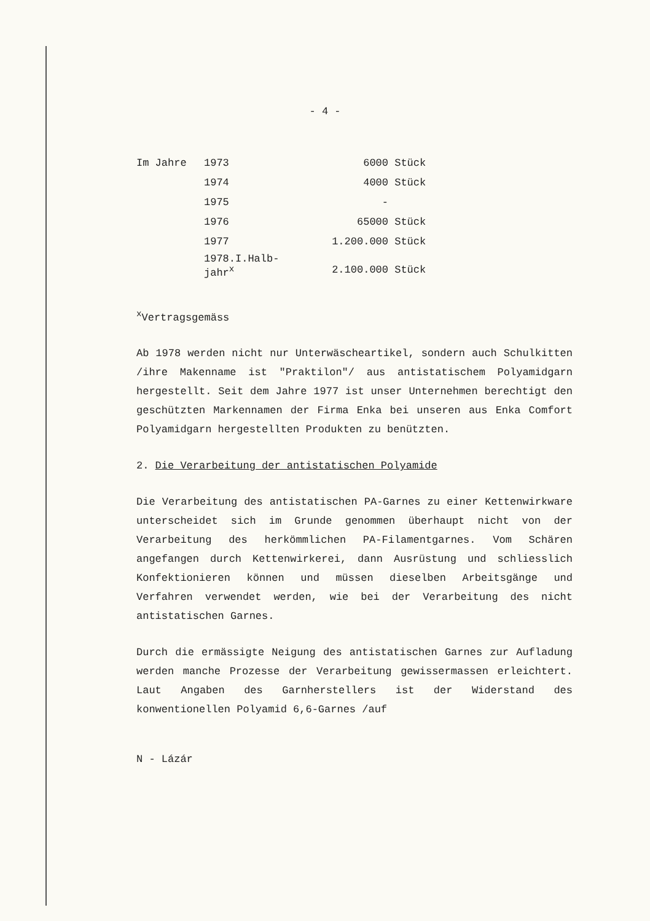- 4 -
| Im Jahre | 1973 | 6000 | Stück |
| | 1974 | 4000 | Stück |
| | 1975 | - | |
| | 1976 | 65000 | Stück |
| | 1977 | 1.200.000 | Stück |
| | 1978.I.Halb- jahr<sup>x</sup> | 2.100.000 | Stück |
<sup>x</sup> Vertragsgemäss
Ab 1978 werden nicht nur Unterwäscheartikel, sondern auch Schulkitten /ihre Makenname ist "Praktilon"/ aus antistatischem Polyamidgarn hergestellt. Seit dem Jahre 1977 ist unser Unternehmen berechtigt den geschützten Markennamen der Firma Enka bei unseren aus Enka Comfort Polyamidgarn hergestellten Produkten zu benützten.
2. Die Verarbeitung der antistatischen Polyamide
Die Verarbeitung des antistatischen PA-Garnes zu einer Kettenwirkware unterscheidet sich im Grunde genommen überhaupt nicht von der Verarbeitung des herkömmlichen PA-Filamentgarnes. Vom Schären angefangen durch Kettenwirkerei, dann Ausrüstung und schliesslich Konfektionieren können und müssen dieselben Arbeitsgänge und Verfahren verwendet werden, wie bei der Verarbeitung des nicht antistatischen Garnes.
Durch die ermässigte Neigung des antistatischen Garnes zur Aufladung werden manche Prozesse der Verarbeitung gewissermassen erleichtert. Laut Angaben des Garnherstellers ist der Widerstand des konwentionellen Polyamid 6,6-Garnes /auf
N - Lázár